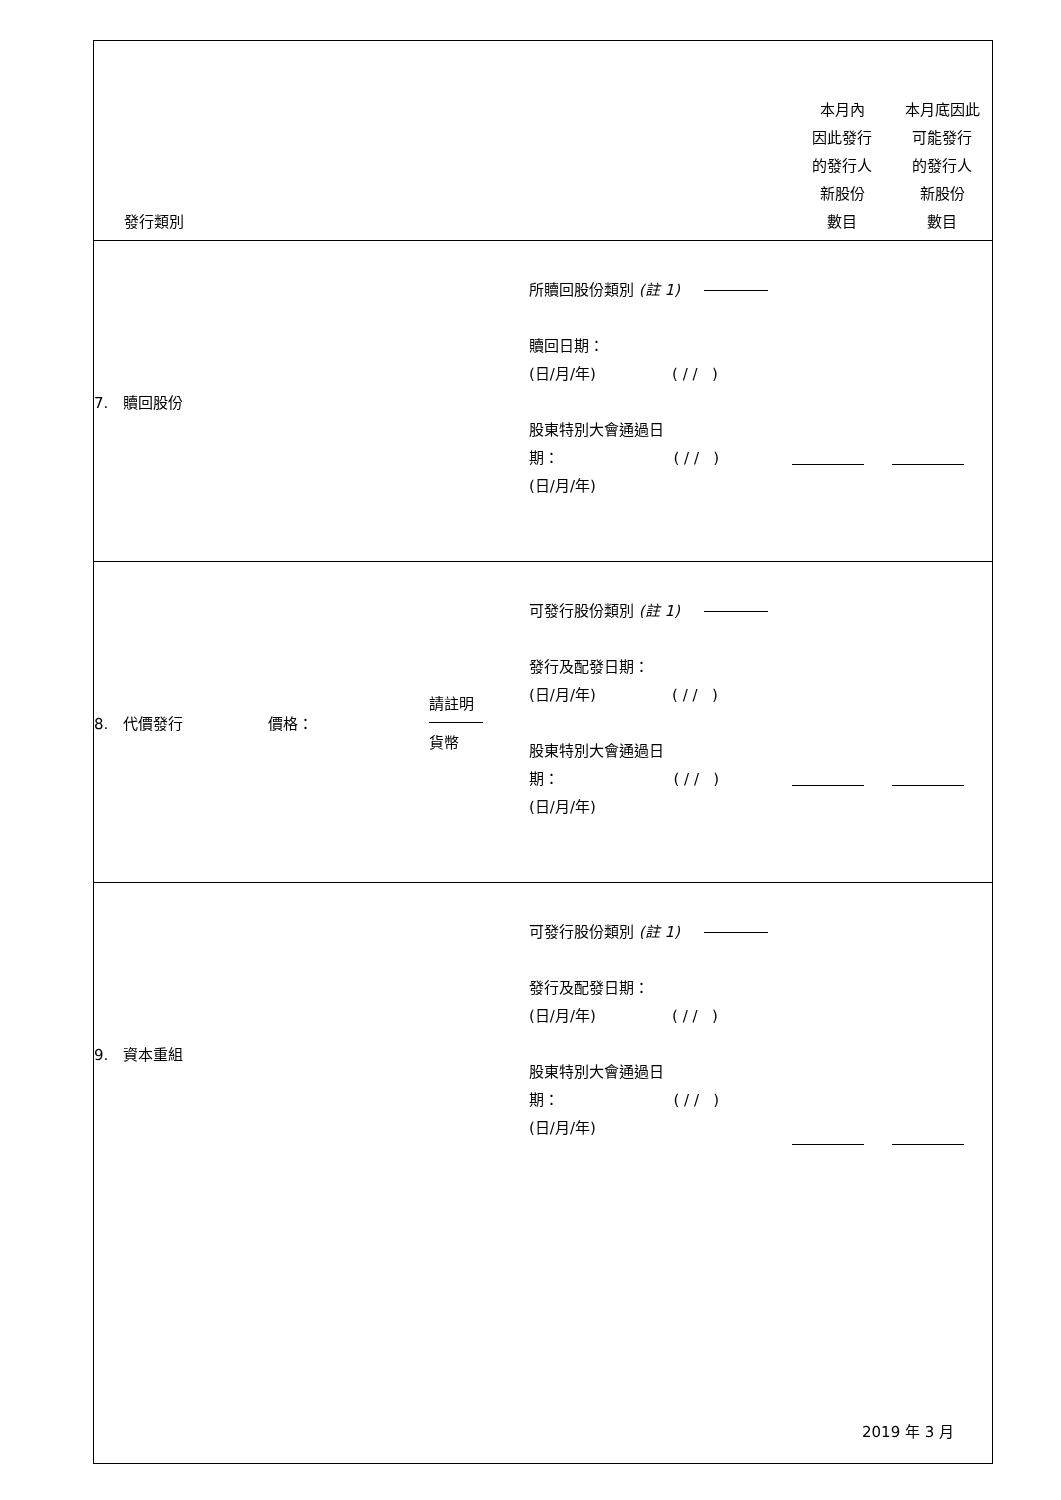| 發行類別 | | | 本月內 因此發行 的發行人 新股份 數目 | 本月底因此 可能發行 的發行人 新股份 數目 |
| --- | --- | --- | --- | --- |
| 7. 贖回股份 | | 所贖回股份類別 (註 1) 贖回日期： (日/月/年) ( / / ) 股東特別大會通過日 期： ( / / ) (日/月/年) | | |
| 8. 代價發行 價格： | 請註明 貨幣 | 可發行股份類別 (註 1) 發行及配發日期： (日/月/年) ( / / ) 股東特別大會通過日 期： ( / / ) (日/月/年) | | |
| 9. 資本重組 | | 可發行股份類別 (註 1) 發行及配發日期： (日/月/年) ( / / ) 股東特別大會通過日 期： ( / / ) (日/月/年) | | |
2019 年 3 月